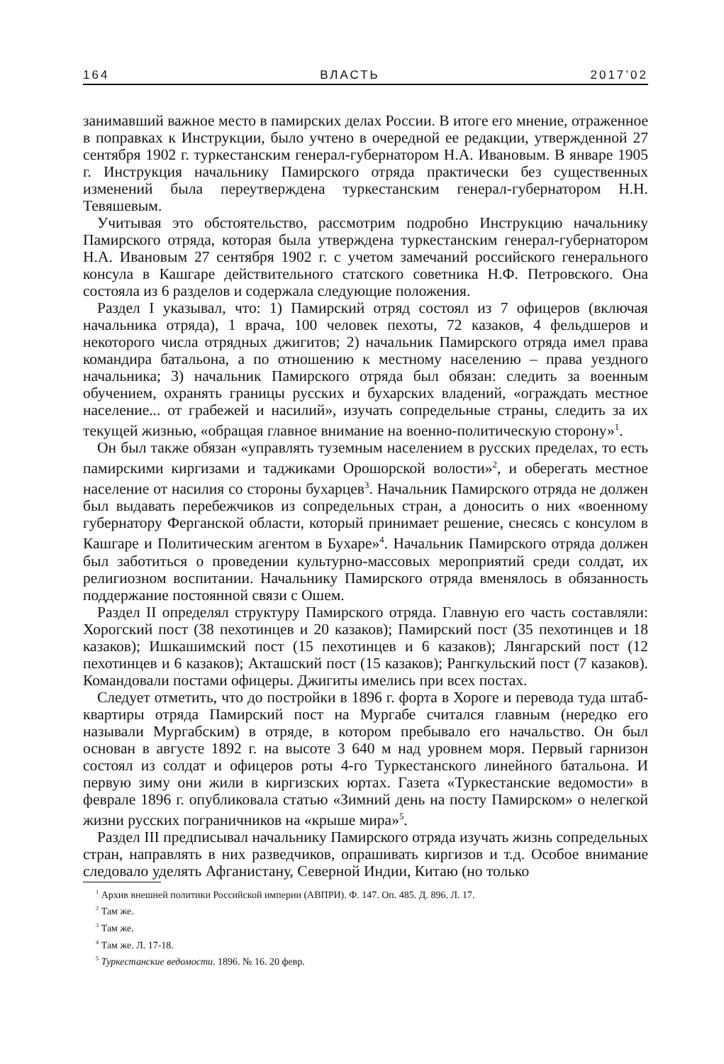164 ВЛАСТЬ 2017’02
занимавший важное место в памирских делах России. В итоге его мнение, отраженное в поправках к Инструкции, было учтено в очередной ее редакции, утвержденной 27 сентября 1902 г. туркестанским генерал-губернатором Н.А. Ивановым. В январе 1905 г. Инструкция начальнику Памирского отряда практически без существенных изменений была переутверждена туркестанским генерал-губернатором Н.Н. Тевяшевым.
Учитывая это обстоятельство, рассмотрим подробно Инструкцию начальнику Памирского отряда, которая была утверждена туркестанским генерал-губернатором Н.А. Ивановым 27 сентября 1902 г. с учетом замечаний российского генерального консула в Кашгаре действительного статского советника Н.Ф. Петровского. Она состояла из 6 разделов и содержала следующие положения.
Раздел I указывал, что: 1) Памирский отряд состоял из 7 офицеров (включая начальника отряда), 1 врача, 100 человек пехоты, 72 казаков, 4 фельдшеров и некоторого числа отрядных джигитов; 2) начальник Памирского отряда имел права командира батальона, а по отношению к местному населению – права уездного начальника; 3) начальник Памирского отряда был обязан: следить за военным обучением, охранять границы русских и бухарских владений, «ограждать местное население... от грабежей и насилий», изучать сопредельные страны, следить за их текущей жизнью, «обращая главное внимание на военно-политическую сторону»<sup>1</sup>.
Он был также обязан «управлять туземным населением в русских пределах, то есть памирскими киргизами и таджиками Орошорской волости»<sup>2</sup>, и оберегать местное население от насилия со стороны бухарцев<sup>3</sup>. Начальник Памирского отряда не должен был выдавать перебежчиков из сопредельных стран, а доносить о них «военному губернатору Ферганской области, который принимает решение, снесясь с консулом в Кашгаре и Политическим агентом в Бухаре»<sup>4</sup>. Начальник Памирского отряда должен был заботиться о проведении культурно-массовых мероприятий среди солдат, их религиозном воспитании. Начальнику Памирского отряда вменялось в обязанность поддержание постоянной связи с Ошем.
Раздел II определял структуру Памирского отряда. Главную его часть составляли: Хорогский пост (38 пехотинцев и 20 казаков); Памирский пост (35 пехотинцев и 18 казаков); Ишкашимский пост (15 пехотинцев и 6 казаков); Лянгарский пост (12 пехотинцев и 6 казаков); Акташский пост (15 казаков); Рангкульский пост (7 казаков). Командовали постами офицеры. Джигиты имелись при всех постах.
Следует отметить, что до постройки в 1896 г. форта в Хороге и перевода туда штаб-квартиры отряда Памирский пост на Мургабе считался главным (нередко его называли Мургабским) в отряде, в котором пребывало его начальство. Он был основан в августе 1892 г. на высоте 3 640 м над уровнем моря. Первый гарнизон состоял из солдат и офицеров роты 4-го Туркестанского линейного батальона. И первую зиму они жили в киргизских юртах. Газета «Туркестанские ведомости» в феврале 1896 г. опубликовала статью «Зимний день на посту Памирском» о нелегкой жизни русских пограничников на «крыше мира»<sup>5</sup>.
Раздел III предписывал начальнику Памирского отряда изучать жизнь сопредельных стран, направлять в них разведчиков, опрашивать киргизов и т.д. Особое внимание следовало уделять Афганистану, Северной Индии, Китаю (но только
<sup>1</sup> Архив внешней политики Российской империи (АВПРИ). Ф. 147. Оп. 485. Д. 896. Л. 17.
<sup>2</sup> Там же.
<sup>3</sup> Там же.
<sup>4</sup> Там же. Л. 17-18.
<sup>5</sup> Туркестанские ведомости. 1896. № 16. 20 февр.